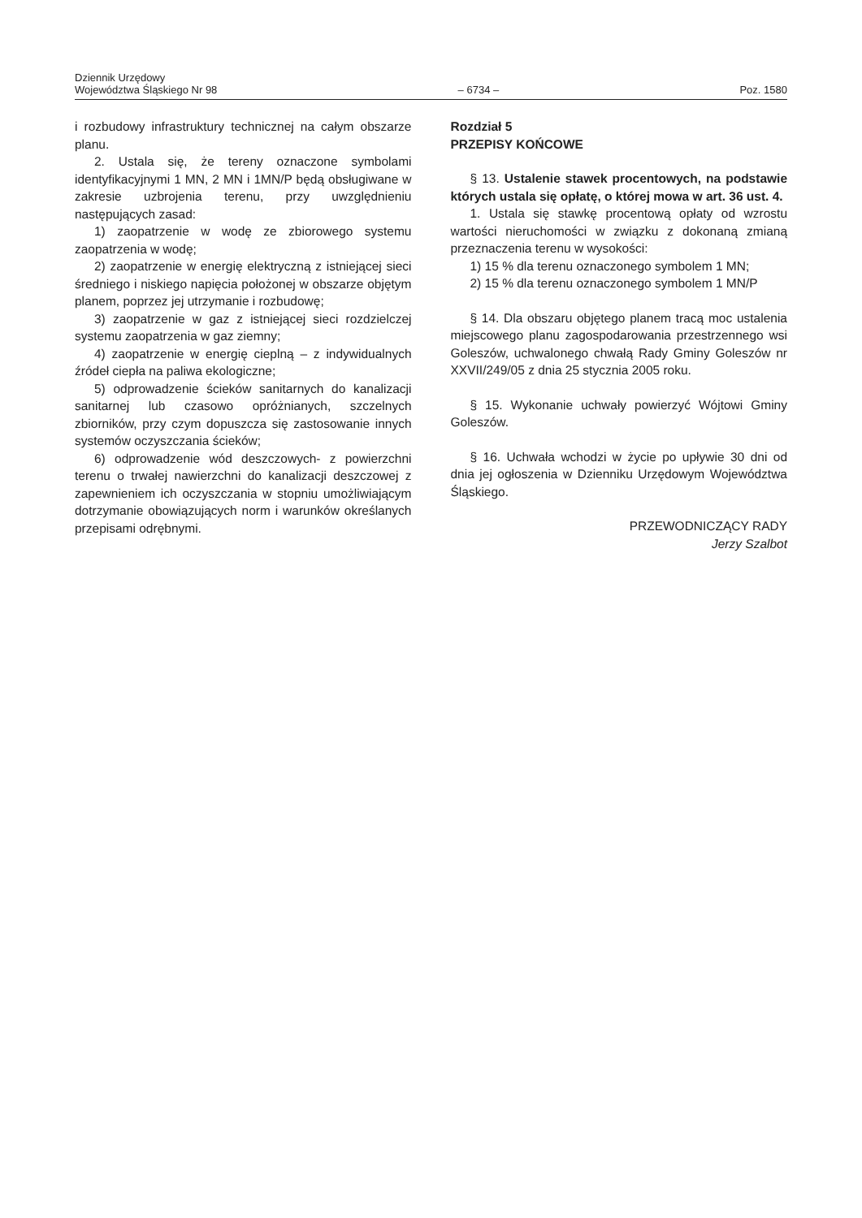Dziennik Urzędowy
Województwa Śląskiego Nr 98
– 6734 –
Poz. 1580
i rozbudowy infrastruktury technicznej na całym obszarze planu.
2. Ustala się, że tereny oznaczone symbolami identyfikacyjnymi 1 MN, 2 MN i 1MN/P będą obsługiwane w zakresie uzbrojenia terenu, przy uwzględnieniu następujących zasad:
1) zaopatrzenie w wodę ze zbiorowego systemu zaopatrzenia w wodę;
2) zaopatrzenie w energię elektryczną z istniejącej sieci średniego i niskiego napięcia położonej w obszarze objętym planem, poprzez jej utrzymanie i rozbudowę;
3) zaopatrzenie w gaz z istniejącej sieci rozdzielczej systemu zaopatrzenia w gaz ziemny;
4) zaopatrzenie w energię cieplną – z indywidualnych źródeł ciepła na paliwa ekologiczne;
5) odprowadzenie ścieków sanitarnych do kanalizacji sanitarnej lub czasowo opróżnianych, szczelnych zbiorników, przy czym dopuszcza się zastosowanie innych systemów oczyszczania ścieków;
6) odprowadzenie wód deszczowych- z powierzchni terenu o trwałej nawierzchni do kanalizacji deszczowej z zapewnieniem ich oczyszczania w stopniu umożliwiającym dotrzymanie obowiązujących norm i warunków określanych przepisami odrębnymi.
Rozdział 5
PRZEPISY KOŃCOWE
§ 13. Ustalenie stawek procentowych, na podstawie których ustala się opłatę, o której mowa w art. 36 ust. 4.
1. Ustala się stawkę procentową opłaty od wzrostu wartości nieruchomości w związku z dokonaną zmianą przeznaczenia terenu w wysokości:
1) 15 % dla terenu oznaczonego symbolem 1 MN;
2) 15 % dla terenu oznaczonego symbolem 1 MN/P
§ 14. Dla obszaru objętego planem tracą moc ustalenia miejscowego planu zagospodarowania przestrzennego wsi Goleszów, uchwalonego chwałą Rady Gminy Goleszów nr XXVII/249/05 z dnia 25 stycznia 2005 roku.
§ 15. Wykonanie uchwały powierzyć Wójtowi Gminy Goleszów.
§ 16. Uchwała wchodzi w życie po upływie 30 dni od dnia jej ogłoszenia w Dzienniku Urzędowym Województwa Śląskiego.
PRZEWODNICZĄCY RADY
Jerzy Szalbot